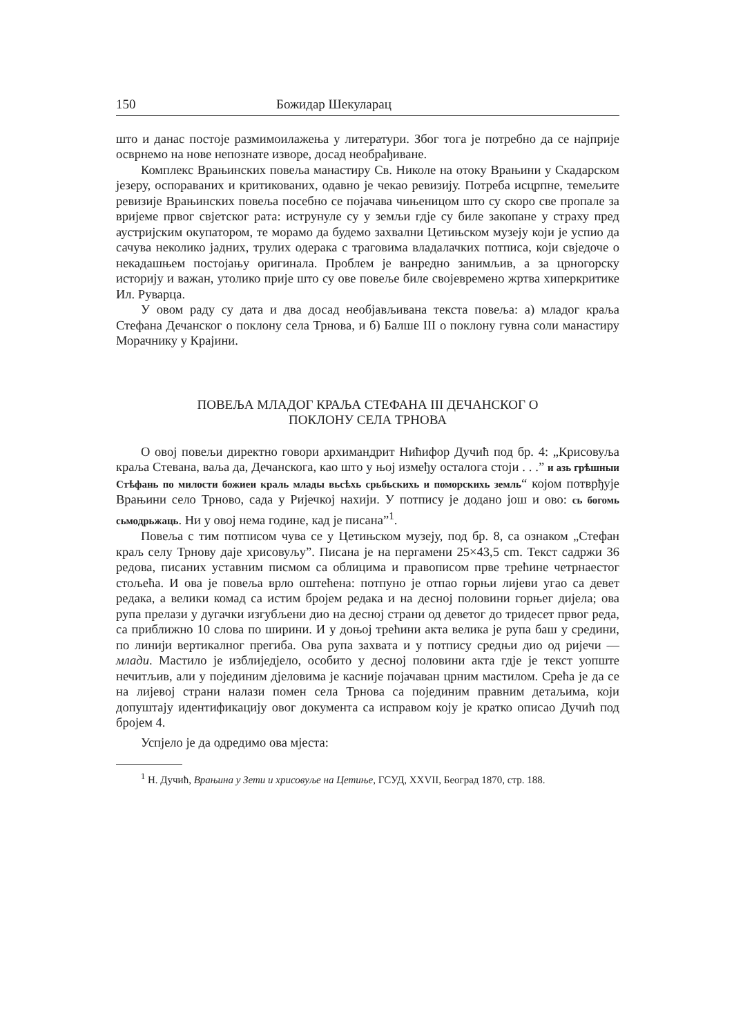150 Божидар Шекуларац
што и данас постоје размимоилажења у литератури. Због тога је потребно да се најприје осврнемо на нове непознате изворе, досад необрађиване.
Комплекс Врањинских повеља манастиру Св. Николе на отоку Врањини у Скадарском језеру, оспораваних и критикованих, одавно је чекао ревизију. Потреба исцрпне, темељите ревизије Врањинских повеља посебно се појачава чињеницом што су скоро све пропале за вријеме првог свјетског рата: иструнуле су у земљи гдје су биле закопане у страху пред аустријским окупатором, те морамо да будемо захвални Цетињском музеју који је успио да сачува неколико јадних, трулих одерака с траговима владалачких потписа, који свједоче о некадашњем постојању оригинала. Проблем је ванредно занимљив, а за црногорску историју и важан, утолико прије што су ове повеље биле својевремено жртва хиперкритике Ил. Руварца.
У овом раду су дата и два досад необјављивана текста повеља: а) младог краља Стефана Дечанског о поклону села Трнова, и б) Балше III о поклону гувна соли манастиру Морачнику у Крајини.
ПОВЕЉА МЛАДОГ КРАЉА СТЕФАНА III ДЕЧАНСКОГ О
ПОКЛОНУ СЕЛА ТРНОВА
О овој повељи директно говори архимандрит Нићифор Дучић под бр. 4: „Крисовуља краља Стевана, ваља да, Дечанскога, као што у њој између осталога стоји . . .” и азь грѣшныи Стѣфань по милости божиеи краль млады вьсѣхь срьбьскихь и поморскихь земль“ којом потврђује Врањини село Трново, сада у Ријечкој нахији. У потпису је додано још и ово: сь богомь сьмодрьжаць. Ни у овој нема године, кад је писана”<sup>1</sup>.
Повеља с тим потписом чува се у Цетињском музеју, под бр. 8, са ознаком „Стефан краљ селу Трнову даје хрисовуљу”. Писана је на пергамени 25×43,5 cm. Текст садржи 36 редова, писаних уставним писмом са облицима и правописом прве трећине четрнаестог стољећа. И ова је повеља врло оштећена: потпуно је отпао горњи лијеви угао са девет редака, а велики комад са истим бројем редака и на десној половини горњег дијела; ова рупа прелази у дугачки изгубљени дио на десној страни од деветог до тридесет првог реда, са приближно 10 слова по ширини. И у доњој трећини акта велика је рупа баш у средини, по линији вертикалног прегиба. Ова рупа захвата и у потпису средњи дио од ријечи — млади. Мастило је избл иједјело, особито у десној половини акта гдје је текст уопште нечитљив, али у појединим дјеловима је касније појачаван црним мастилом. Срећа је да се на лијевој страни налази помен села Трнова са појединим правним детаљима, који допуштају идентификацију овог документа са исправом коју је кратко описао Дучић под бројем 4.
Успјело је да одредимо ова мјеста:
<sup>1</sup> Н. Дучић, Врањина у Зети и хрисовуље на Цетиње, ГСУД, XXVII, Београд 1870, стр. 188.